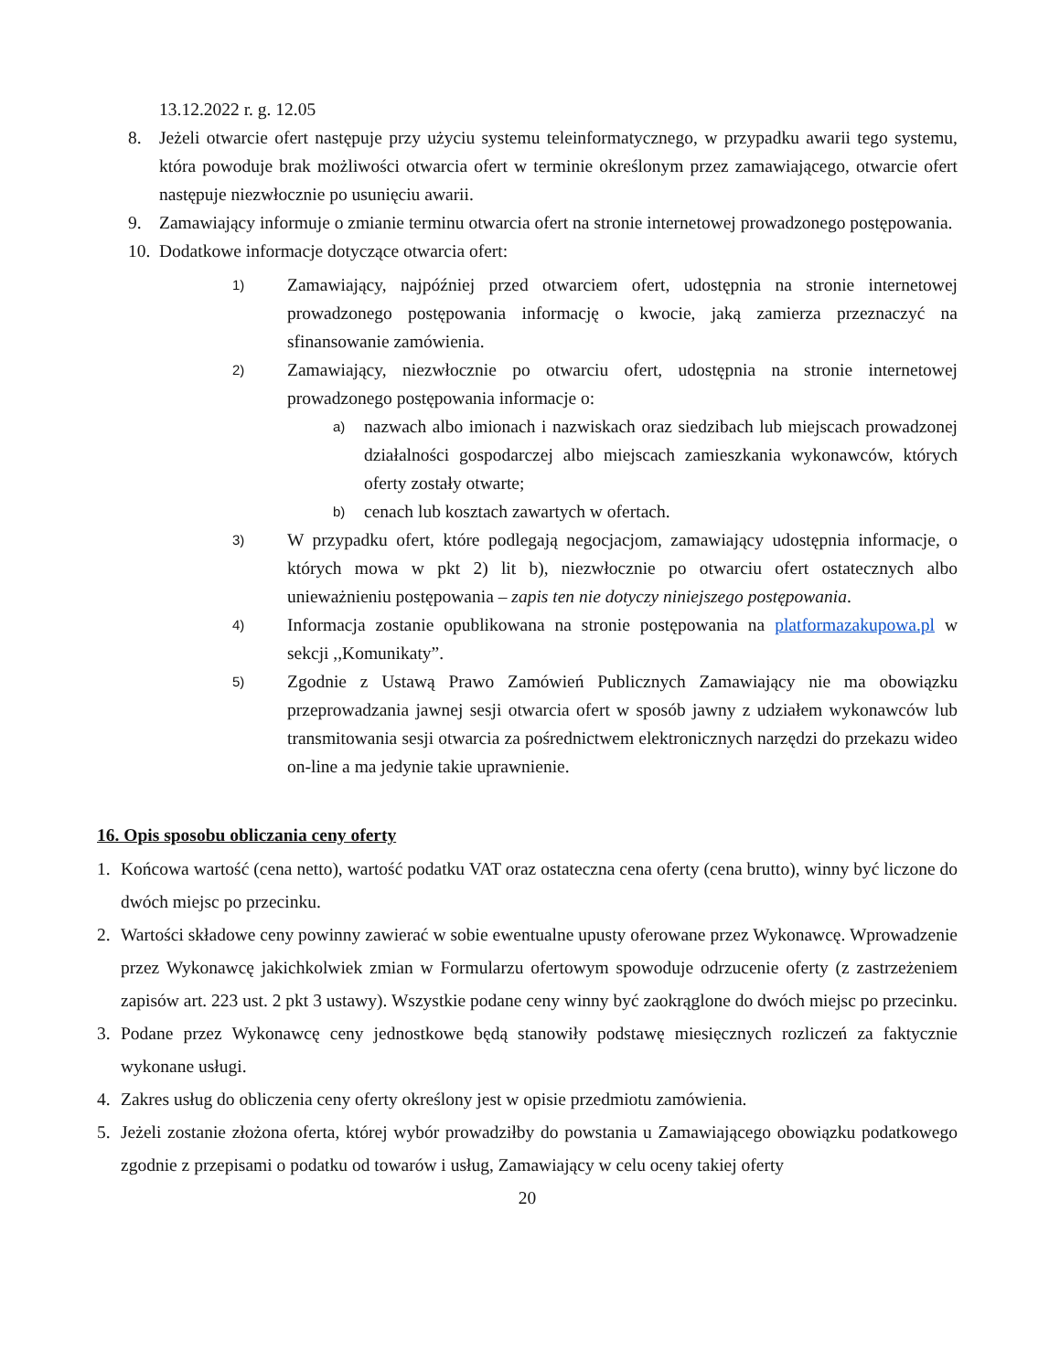13.12.2022 r. g. 12.05
8. Jeżeli otwarcie ofert następuje przy użyciu systemu teleinformatycznego, w przypadku awarii tego systemu, która powoduje brak możliwości otwarcia ofert w terminie określonym przez zamawiającego, otwarcie ofert następuje niezwłocznie po usunięciu awarii.
9. Zamawiający informuje o zmianie terminu otwarcia ofert na stronie internetowej prowadzonego postępowania.
10. Dodatkowe informacje dotyczące otwarcia ofert:
1) Zamawiający, najpóźniej przed otwarciem ofert, udostępnia na stronie internetowej prowadzonego postępowania informację o kwocie, jaką zamierza przeznaczyć na sfinansowanie zamówienia.
2) Zamawiający, niezwłocznie po otwarciu ofert, udostępnia na stronie internetowej prowadzonego postępowania informacje o:
a) nazwach albo imionach i nazwiskach oraz siedzibach lub miejscach prowadzonej działalności gospodarczej albo miejscach zamieszkania wykonawców, których oferty zostały otwarte;
b) cenach lub kosztach zawartych w ofertach.
3) W przypadku ofert, które podlegają negocjacjom, zamawiający udostępnia informacje, o których mowa w pkt 2) lit b), niezwłocznie po otwarciu ofert ostatecznych albo unieważnieniu postępowania – zapis ten nie dotyczy niniejszego postępowania.
4) Informacja zostanie opublikowana na stronie postępowania na platformazakupowa.pl w sekcji ,,Komunikaty”.
5) Zgodnie z Ustawą Prawo Zamówień Publicznych Zamawiający nie ma obowiązku przeprowadzania jawnej sesji otwarcia ofert w sposób jawny z udziałem wykonawców lub transmitowania sesji otwarcia za pośrednictwem elektronicznych narzędzi do przekazu wideo on-line a ma jedynie takie uprawnienie.
16. Opis sposobu obliczania ceny oferty
1. Końcowa wartość (cena netto), wartość podatku VAT oraz ostateczna cena oferty (cena brutto), winny być liczone do dwóch miejsc po przecinku.
2. Wartości składowe ceny powinny zawierać w sobie ewentualne upusty oferowane przez Wykonawcę. Wprowadzenie przez Wykonawcę jakichkolwiek zmian w Formularzu ofertowym spowoduje odrzucenie oferty (z zastrzeżeniem zapisów art. 223 ust. 2 pkt 3 ustawy). Wszystkie podane ceny winny być zaokrąglone do dwóch miejsc po przecinku.
3. Podane przez Wykonawcę ceny jednostkowe będą stanowiły podstawę miesięcznych rozliczeń za faktycznie wykonane usługi.
4. Zakres usług do obliczenia ceny oferty określony jest w opisie przedmiotu zamówienia.
5. Jeżeli zostanie złożona oferta, której wybór prowadziłby do powstania u Zamawiającego obowiązku podatkowego zgodnie z przepisami o podatku od towarów i usług, Zamawiający w celu oceny takiej oferty
20